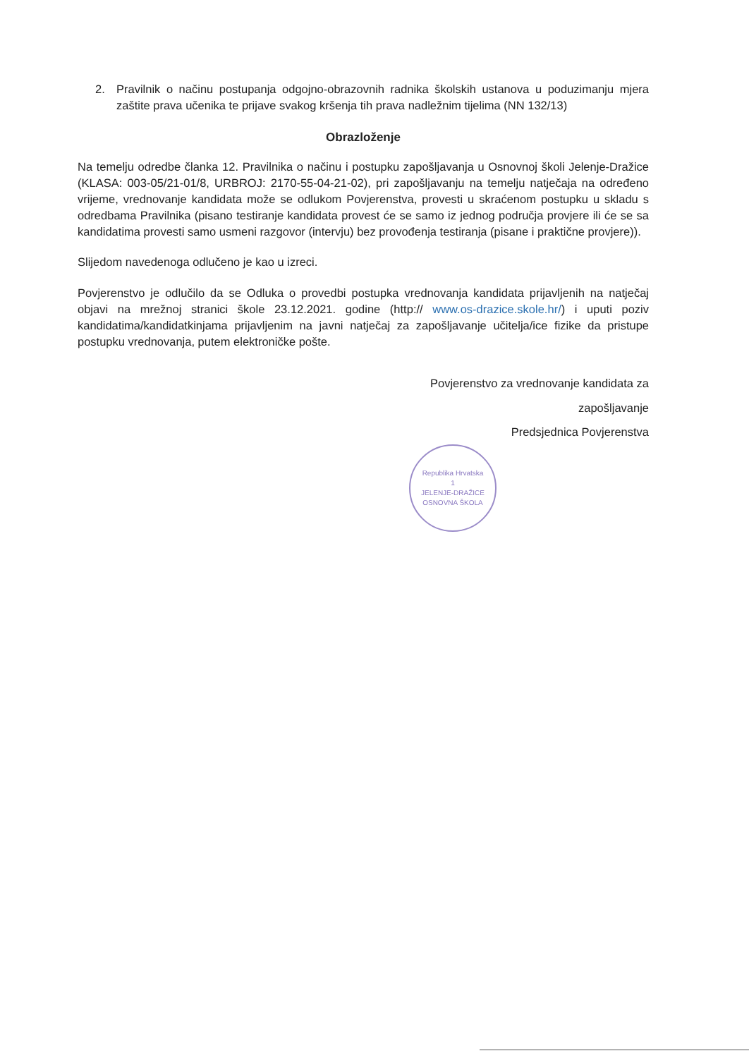2. Pravilnik o načinu postupanja odgojno-obrazovnih radnika školskih ustanova u poduzimanju mjera zaštite prava učenika te prijave svakog kršenja tih prava nadležnim tijelima (NN 132/13)
Obrazloženje
Na temelju odredbe članka 12. Pravilnika o načinu i postupku zapošljavanja u Osnovnoj školi Jelenje-Dražice (KLASA: 003-05/21-01/8, URBROJ: 2170-55-04-21-02), pri zapošljavanju na temelju natječaja na određeno vrijeme, vrednovanje kandidata može se odlukom Povjerenstva, provesti u skraćenom postupku u skladu s odredbama Pravilnika (pisano testiranje kandidata provest će se samo iz jednog područja provjere ili će se sa kandidatima provesti samo usmeni razgovor (intervju) bez provođenja testiranja (pisane i praktične provjere)).
Slijedom navedenoga odlučeno je kao u izreci.
Povjerenstvo je odlučilo da se Odluka o provedbi postupka vrednovanja kandidata prijavljenih na natječaj objavi na mrežnoj stranici škole 23.12.2021. godine (http:// www.os-drazice.skole.hr/) i uputi poziv kandidatima/kandidatkinjama prijavljenim na javni natječaj za zapošljavanje učitelja/ice fizike da pristupe postupku vrednovanja, putem elektroničke pošte.
Povjerenstvo za vrednovanje kandidata za
zapošljavanje
Predsjednica Povjerenstva
Republika Hrvatska
1
JELENJE-DRAŽICE
OSNOVNA ŠKOLA